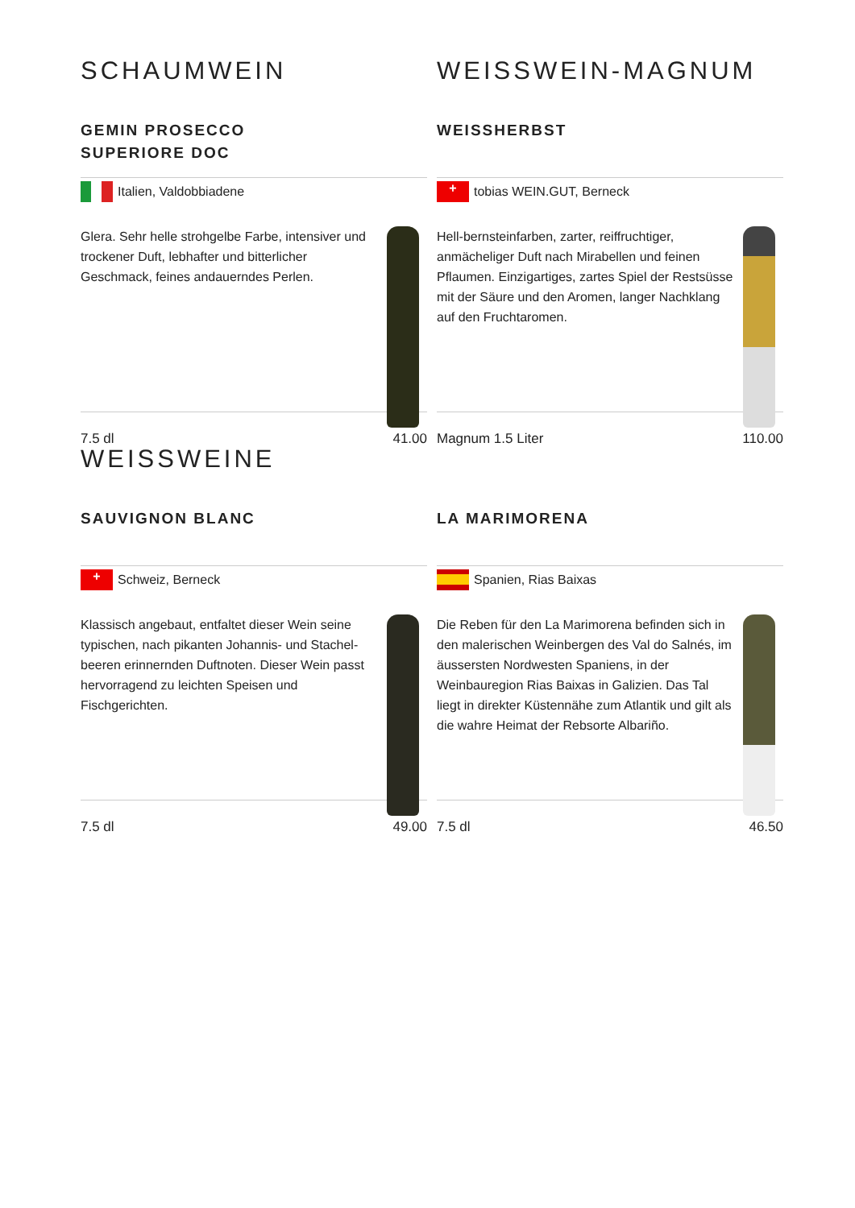SCHAUMWEIN
GEMIN PROSECCO
SUPERIORE DOC
Italien, Valdobbiadene
Glera. Sehr helle strohgelbe Farbe, intensiver und trockener Duft, lebhafter und bitterlicher Geschmack, feines andauerndes Perlen.
7.5 dl 41.00
WEISSWEIN-MAGNUM
WEISSHERBST
+ tobias WEIN.GUT, Berneck
Hell-bernsteinfarben, zarter, reiffruchtiger, anmächeliger Duft nach Mirabellen und feinen Pflaumen. Einzigartiges, zartes Spiel der Restsüsse mit der Säure und den Aromen, langer Nachklang auf den Fruchtaromen.
Magnum 1.5 Liter 110.00
WEISSWEINE
SAUVIGNON BLANC
+ Schweiz, Berneck
Klassisch angebaut, entfaltet dieser Wein seine typischen, nach pikanten Johannis- und Stachel-beeren erinnernden Duftnoten. Dieser Wein passt hervorragend zu leichten Speisen und Fischgerichten.
7.5 dl 49.00
LA MARIMORENA
Spanien, Rias Baixas
Die Reben für den La Marimorena befinden sich in den malerischen Weinbergen des Val do Salnés, im äussersten Nordwesten Spaniens, in der Weinbauregion Rias Baixas in Galizien. Das Tal liegt in direkter Küstennähe zum Atlantik und gilt als die wahre Heimat der Rebsorte Albariño.
7.5 dl 46.50